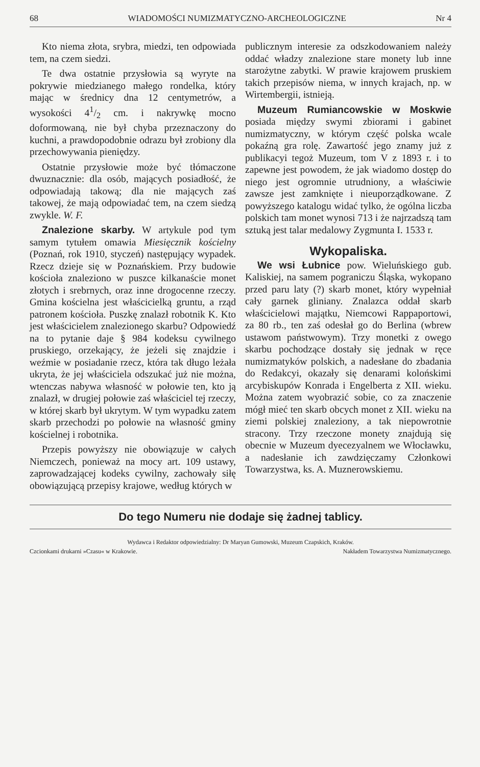68 WIADOMOŚCI NUMIZMATYCZNO-ARCHEOLOGICZNE Nr 4
Kto niema złota, srybra, miedzi, ten odpowiada tem, na czem siedzi.
Te dwa ostatnie przysłowia są wyryte na pokrywie miedzianego małego rondelka, który mając w średnicy dna 12 centymetrów, a wysokości 41/2 cm. i nakrywkę mocno doformowaną, nie był chyba przeznaczony do kuchni, a prawdopodobnie odrazu był zrobiony dla przechowywania pieniędzy.
Ostatnie przysłowie może być tłómaczone dwuznacznie: dla osób, mających posiadłość, że odpowiadają takową; dla nie mających zaś takowej, że mają odpowiadać tem, na czem siedzą zwykle. W. F.
Znalezione skarby. W artykule pod tym samym tytułem omawia Miesięcznik kościelny (Poznań, rok 1910, styczeń) następujący wypadek. Rzecz dzieje się w Poznańskiem. Przy budowie kościoła znaleziono w puszce kilkanaście monet złotych i srebrnych, oraz inne drogocenne rzeczy. Gmina kościelna jest właścicielką gruntu, a rząd patronem kościoła. Puszkę znalazł robotnik K. Kto jest właścicielem znalezionego skarbu? Odpowiedź na to pytanie daje § 984 kodeksu cywilnego pruskiego, orzekający, że jeżeli się znajdzie i weźmie w posiadanie rzecz, która tak długo leżała ukryta, że jej właściciela odszukać już nie można, wtenczas nabywa własność w połowie ten, kto ją znalazł, w drugiej połowie zaś właściciel tej rzeczy, w której skarb był ukrytym. W tym wypadku zatem skarb przechodzi po połowie na własność gminy kościelnej i robotnika.
Przepis powyższy nie obowiązuje w całych Niemczech, ponieważ na mocy art. 109 ustawy, zaprowadzającej kodeks cywilny, zachowały siłę obowiązującą przepisy krajowe, według których w
publicznym interesie za odszkodowaniem należy oddać władzy znalezione stare monety lub inne starożytne zabytki. W prawie krajowem pruskiem takich przepisów niema, w innych krajach, np. w Wirtembergii, istnieją.
Muzeum Rumiancowskie w Moskwie posiada między swymi zbiorami i gabinet numizmatyczny, w którym część polska wcale pokaźną gra rolę. Zawartość jego znamy już z publikacyi tegoż Muzeum, tom V z 1893 r. i to zapewne jest powodem, że jak wiadomo dostęp do niego jest ogromnie utrudniony, a właściwie zawsze jest zamknięte i nieuporządkowane. Z powyższego katalogu widać tylko, że ogólna liczba polskich tam monet wynosi 713 i że najrzadszą tam sztuką jest talar medalowy Zygmunta I. 1533 r.
Wykopaliska.
We wsi Łubnice pow. Wieluńskiego gub. Kaliskiej, na samem pograniczu Śląska, wykopano przed paru laty (?) skarb monet, który wypełniał cały garnek gliniany. Znalazca oddał skarb właścicielowi majątku, Niemcowi Rappaportowi, za 80 rb., ten zaś odesłał go do Berlina (wbrew ustawom państwowym). Trzy monetki z owego skarbu pochodzące dostały się jednak w ręce numizmatyków polskich, a nadesłane do zbadania do Redakcyi, okazały się denarami kolońskimi arcybiskupów Konrada i Engelberta z XII. wieku. Można zatem wyobrazić sobie, co za znaczenie mógł mieć ten skarb obcych monet z XII. wieku na ziemi polskiej znaleziony, a tak niepowrotnie stracony. Trzy rzeczone monety znajdują się obecnie w Muzeum dyecezyalnem we Włocławku, a nadesłanie ich zawdzięczamy Członkowi Towarzystwa, ks. A. Muznerowskiemu.
Do tego Numeru nie dodaje się żadnej tablicy.
Wydawca i Redaktor odpowiedzialny: Dr Maryan Gumowski, Muzeum Czapskich, Kraków.
Czcionkami drukarni »Czasu« w Krakowie. Nakładem Towarzystwa Numizmatycznego.